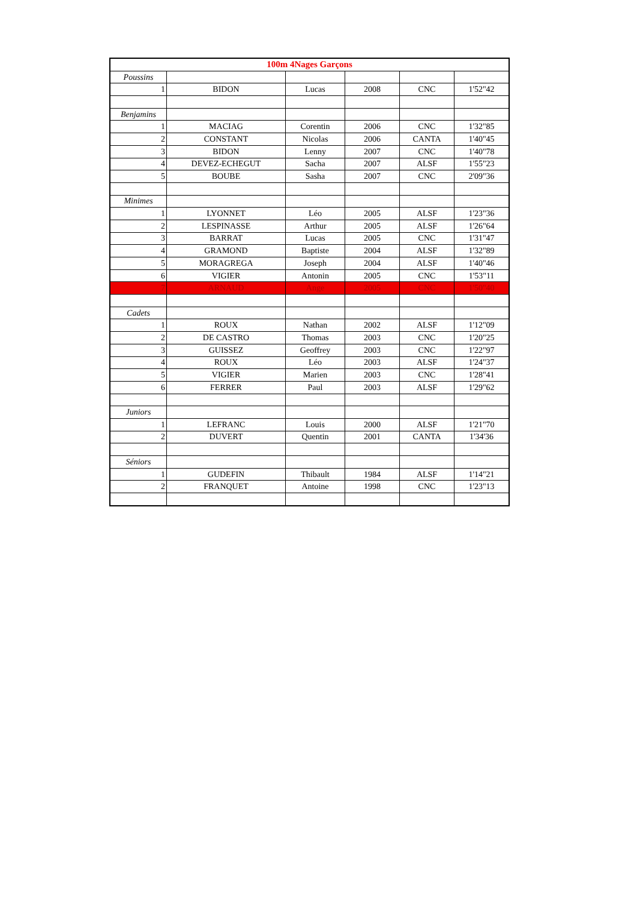| 100m 4Nages Garçons | | | | | |
| --- | --- | --- | --- | --- | --- |
| Poussins | | | | | |
| 1 | BIDON | Lucas | 2008 | CNC | 1'52"42 |
| Benjamins | | | | | |
| 1 | MACIAG | Corentin | 2006 | CNC | 1'32"85 |
| 2 | CONSTANT | Nicolas | 2006 | CANTA | 1'40"45 |
| 3 | BIDON | Lenny | 2007 | CNC | 1'40"78 |
| 4 | DEVEZ-ECHEGUT | Sacha | 2007 | ALSF | 1'55"23 |
| 5 | BOUBE | Sasha | 2007 | CNC | 2'09"36 |
| Minimes | | | | | |
| 1 | LYONNET | Léo | 2005 | ALSF | 1'23"36 |
| 2 | LESPINASSE | Arthur | 2005 | ALSF | 1'26"64 |
| 3 | BARRAT | Lucas | 2005 | CNC | 1'31"47 |
| 4 | GRAMOND | Baptiste | 2004 | ALSF | 1'32"89 |
| 5 | MORAGREGA | Joseph | 2004 | ALSF | 1'40"46 |
| 6 | VIGIER | Antonin | 2005 | CNC | 1'53"11 |
| 7 | ARNAUD | Ange | 2005 | CNC | 1'50"40 |
| Cadets | | | | | |
| 1 | ROUX | Nathan | 2002 | ALSF | 1'12"09 |
| 2 | DE CASTRO | Thomas | 2003 | CNC | 1'20"25 |
| 3 | GUISSEZ | Geoffrey | 2003 | CNC | 1'22"97 |
| 4 | ROUX | Léo | 2003 | ALSF | 1'24"37 |
| 5 | VIGIER | Marien | 2003 | CNC | 1'28"41 |
| 6 | FERRER | Paul | 2003 | ALSF | 1'29"62 |
| Juniors | | | | | |
| 1 | LEFRANC | Louis | 2000 | ALSF | 1'21"70 |
| 2 | DUVERT | Quentin | 2001 | CANTA | 1'34'36 |
| Séniors | | | | | |
| 1 | GUDEFIN | Thibault | 1984 | ALSF | 1'14"21 |
| 2 | FRANQUET | Antoine | 1998 | CNC | 1'23"13 |